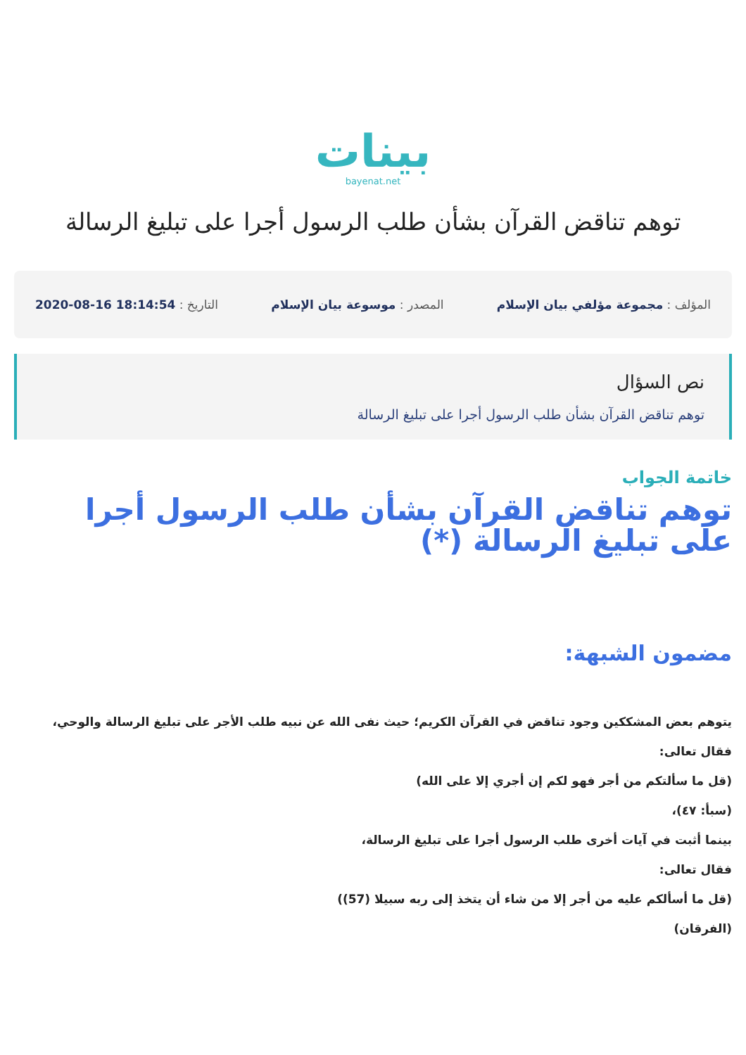بينات
bayenat.net
توهم تناقض القرآن بشأن طلب الرسول أجرا على تبليغ الرسالة
المؤلف : مجموعة مؤلفي بيان الإسلام المصدر : موسوعة بيان الإسلام التاريخ : 18:14:54 16-08-2020
نص السؤال
توهم تناقض القرآن بشأن طلب الرسول أجرا على تبليغ الرسالة
خاتمة الجواب
توهم تناقض القرآن بشأن طلب الرسول أجرا على تبليغ الرسالة (*)
مضمون الشبهة:
يتوهم بعض المشككين وجود تناقض في القرآن الكريم؛ حيث نفى الله عن نبيه طلب الأجر على تبليغ الرسالة والوحي،
فقال تعالى:
(قل ما سألتكم من أجر فهو لكم إن أجري إلا على الله)
(سبأ: ٤٧)،
بينما أثبت في آيات أخرى طلب الرسول أجرا على تبليغ الرسالة،
فقال تعالى:
(قل ما أسألكم عليه من أجر إلا من شاء أن يتخذ إلى ربه سبيلا (57))
(الفرقان)